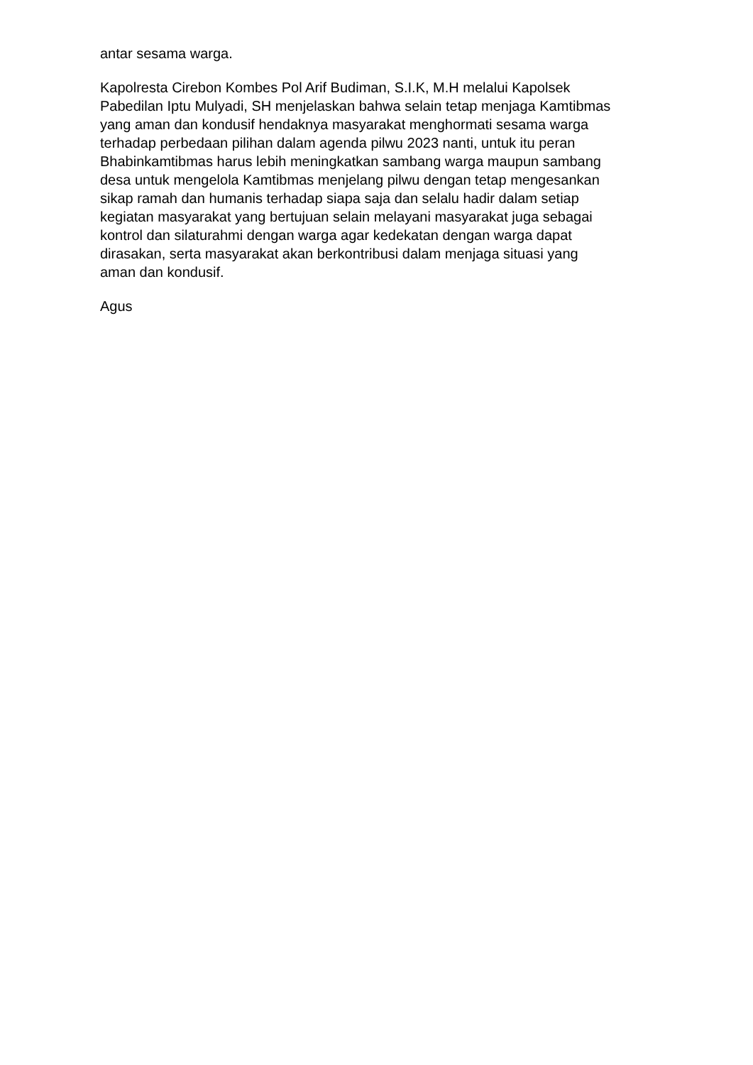antar sesama warga.
Kapolresta Cirebon Kombes Pol Arif Budiman, S.I.K, M.H melalui Kapolsek
Pabedilan Iptu Mulyadi, SH menjelaskan bahwa selain tetap menjaga Kamtibmas
yang aman dan kondusif hendaknya masyarakat menghormati sesama warga
terhadap perbedaan pilihan dalam agenda pilwu 2023 nanti, untuk itu peran
Bhabinkamtibmas harus lebih meningkatkan sambang warga maupun sambang
desa untuk mengelola Kamtibmas menjelang pilwu dengan tetap mengesankan
sikap ramah dan humanis terhadap siapa saja dan selalu hadir dalam setiap
kegiatan masyarakat yang bertujuan selain melayani masyarakat juga sebagai
kontrol dan silaturahmi dengan warga agar kedekatan dengan warga dapat
dirasakan, serta masyarakat akan berkontribusi dalam menjaga situasi yang
aman dan kondusif.
Agus